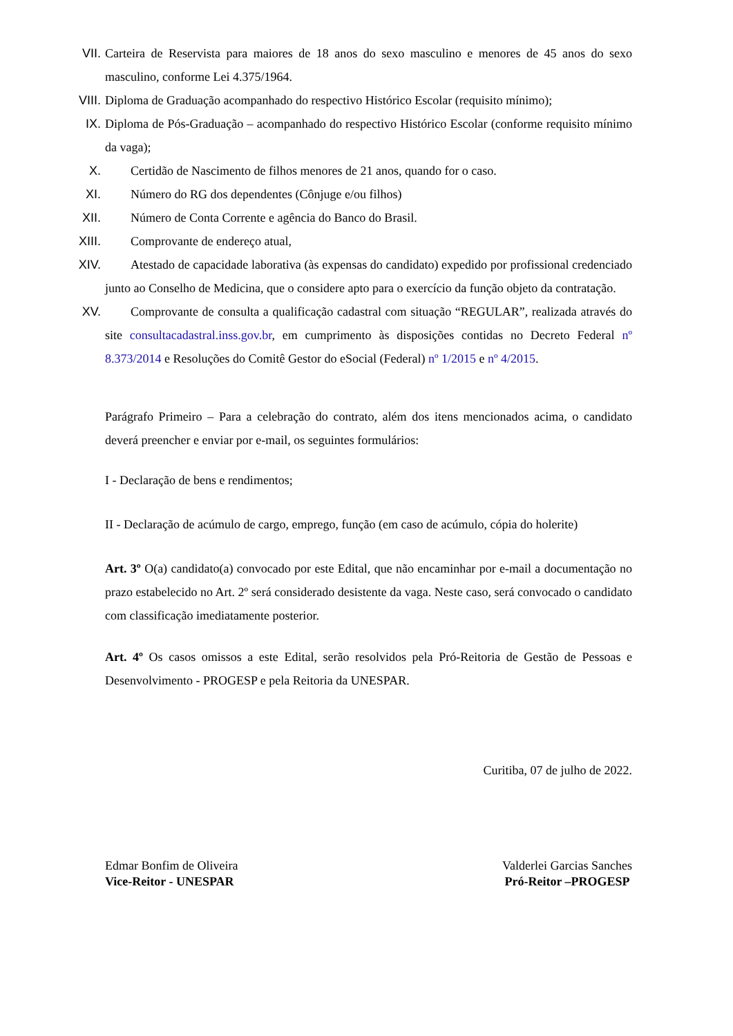VII. Carteira de Reservista para maiores de 18 anos do sexo masculino e menores de 45 anos do sexo masculino, conforme Lei 4.375/1964.
VIII. Diploma de Graduação acompanhado do respectivo Histórico Escolar (requisito mínimo);
IX. Diploma de Pós-Graduação – acompanhado do respectivo Histórico Escolar (conforme requisito mínimo da vaga);
X. Certidão de Nascimento de filhos menores de 21 anos, quando for o caso.
XI. Número do RG dos dependentes (Cônjuge e/ou filhos)
XII. Número de Conta Corrente e agência do Banco do Brasil.
XIII. Comprovante de endereço atual,
XIV. Atestado de capacidade laborativa (às expensas do candidato) expedido por profissional credenciado junto ao Conselho de Medicina, que o considere apto para o exercício da função objeto da contratação.
XV. Comprovante de consulta a qualificação cadastral com situação “REGULAR”, realizada através do site consultacadastral.inss.gov.br, em cumprimento às disposições contidas no Decreto Federal nº 8.373/2014 e Resoluções do Comitê Gestor do eSocial (Federal) nº 1/2015 e nº 4/2015.
Parágrafo Primeiro – Para a celebração do contrato, além dos itens mencionados acima, o candidato deverá preencher e enviar por e-mail, os seguintes formulários:
I - Declaração de bens e rendimentos;
II - Declaração de acúmulo de cargo, emprego, função (em caso de acúmulo, cópia do holerite)
Art. 3º O(a) candidato(a) convocado por este Edital, que não encaminhar por e-mail a documentação no prazo estabelecido no Art. 2º será considerado desistente da vaga. Neste caso, será convocado o candidato com classificação imediatamente posterior.
Art. 4º Os casos omissos a este Edital, serão resolvidos pela Pró-Reitoria de Gestão de Pessoas e Desenvolvimento - PROGESP e pela Reitoria da UNESPAR.
Curitiba, 07 de julho de 2022.
Edmar Bonfim de Oliveira
Vice-Reitor - UNESPAR
Valderlei Garcias Sanches
Pró-Reitor –PROGESP